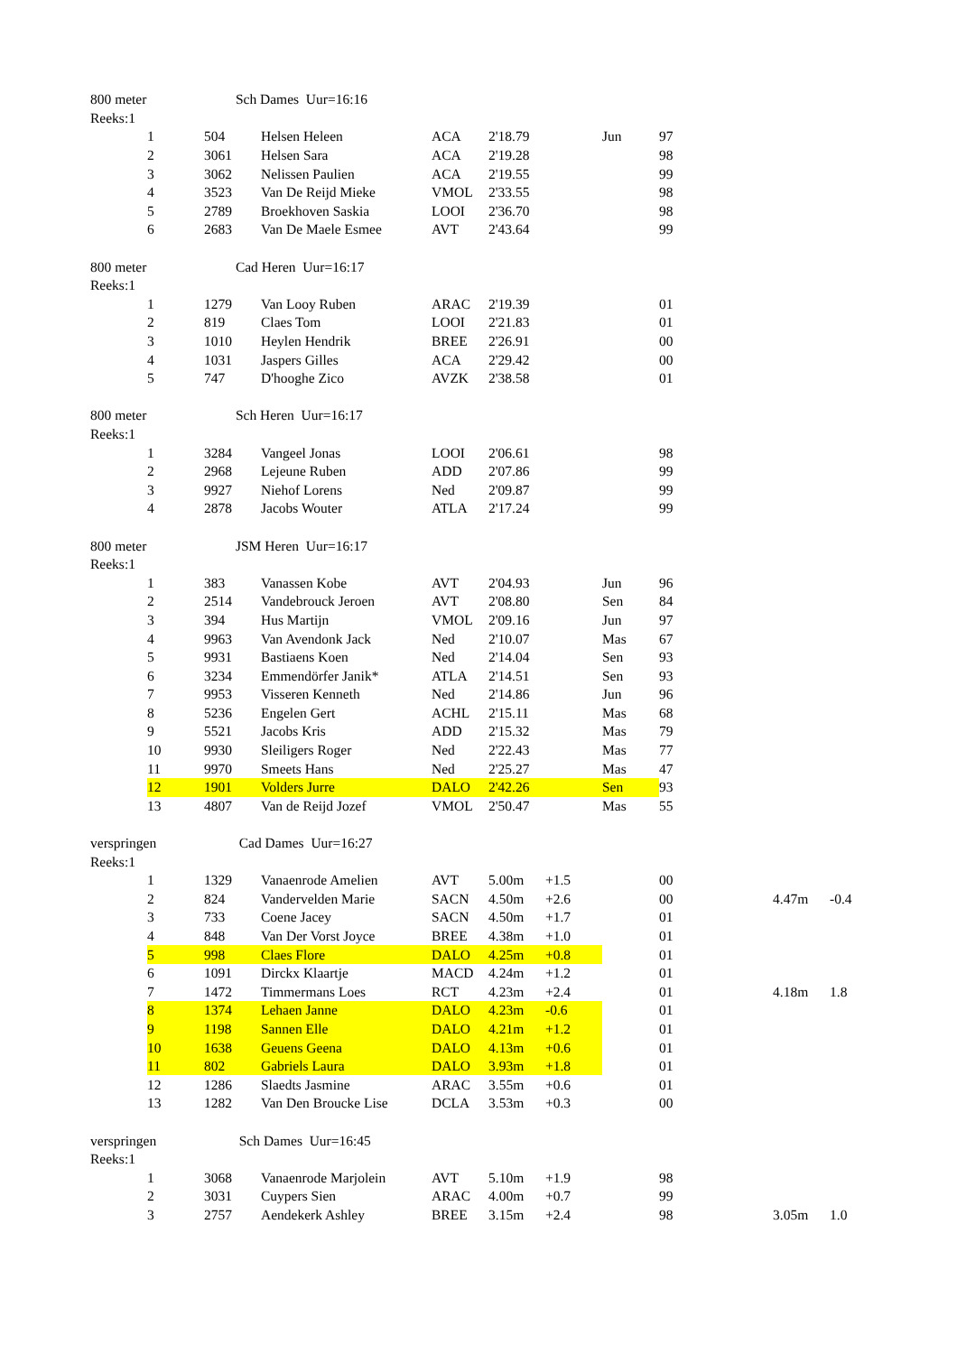| 800 meter | | Sch Dames Uur=16:16 | | | | | | | | | |
| Reeks:1 | | | | | | | | | | | |
| | 1 | 504 | Helsen Heleen | ACA | 2'18.79 | | Jun | 97 | | | |
| | 2 | 3061 | Helsen Sara | ACA | 2'19.28 | | | 98 | | | |
| | 3 | 3062 | Nelissen Paulien | ACA | 2'19.55 | | | 99 | | | |
| | 4 | 3523 | Van De Reijd Mieke | VMOL | 2'33.55 | | | 98 | | | |
| | 5 | 2789 | Broekhoven Saskia | LOOI | 2'36.70 | | | 98 | | | |
| | 6 | 2683 | Van De Maele Esmee | AVT | 2'43.64 | | | 99 | | | |
| 800 meter | | Cad Heren Uur=16:17 | | | | | | | | | |
| Reeks:1 | | | | | | | | | | | |
| | 1 | 1279 | Van Looy Ruben | ARAC | 2'19.39 | | | 01 | | | |
| | 2 | 819 | Claes Tom | LOOI | 2'21.83 | | | 01 | | | |
| | 3 | 1010 | Heylen Hendrik | BREE | 2'26.91 | | | 00 | | | |
| | 4 | 1031 | Jaspers Gilles | ACA | 2'29.42 | | | 00 | | | |
| | 5 | 747 | D'hooghe Zico | AVZK | 2'38.58 | | | 01 | | | |
| 800 meter | | Sch Heren Uur=16:17 | | | | | | | | | |
| Reeks:1 | | | | | | | | | | | |
| | 1 | 3284 | Vangeel Jonas | LOOI | 2'06.61 | | | 98 | | | |
| | 2 | 2968 | Lejeune Ruben | ADD | 2'07.86 | | | 99 | | | |
| | 3 | 9927 | Niehof Lorens | Ned | 2'09.87 | | | 99 | | | |
| | 4 | 2878 | Jacobs Wouter | ATLA | 2'17.24 | | | 99 | | | |
| 800 meter | | JSM Heren Uur=16:17 | | | | | | | | | |
| Reeks:1 | | | | | | | | | | | |
| | 1 | 383 | Vanassen Kobe | AVT | 2'04.93 | | Jun | 96 | | | |
| | 2 | 2514 | Vandebrouck Jeroen | AVT | 2'08.80 | | Sen | 84 | | | |
| | 3 | 394 | Hus Martijn | VMOL | 2'09.16 | | Jun | 97 | | | |
| | 4 | 9963 | Van Avendonk Jack | Ned | 2'10.07 | | Mas | 67 | | | |
| | 5 | 9931 | Bastiaens Koen | Ned | 2'14.04 | | Sen | 93 | | | |
| | 6 | 3234 | Emmendörfer Janik* | ATLA | 2'14.51 | | Sen | 93 | | | |
| | 7 | 9953 | Visseren Kenneth | Ned | 2'14.86 | | Jun | 96 | | | |
| | 8 | 5236 | Engelen Gert | ACHL | 2'15.11 | | Mas | 68 | | | |
| | 9 | 5521 | Jacobs Kris | ADD | 2'15.32 | | Mas | 79 | | | |
| | 10 | 9930 | Sleiligers Roger | Ned | 2'22.43 | | Mas | 77 | | | |
| | 11 | 9970 | Smeets Hans | Ned | 2'25.27 | | Mas | 47 | | | |
| | 12 | 1901 | Volders Jurre | DALO | 2'42.26 | | Sen | 93 | | | |
| | 13 | 4807 | Van de Reijd Jozef | VMOL | 2'50.47 | | Mas | 55 | | | |
| verspringen | | Cad Dames Uur=16:27 | | | | | | | | | |
| Reeks:1 | | | | | | | | | | | |
| | 1 | 1329 | Vanaenrode Amelien | AVT | 5.00m | +1.5 | | 00 | | | |
| | 2 | 824 | Vandervelden Marie | SACN | 4.50m | +2.6 | | 00 | | 4.47m | -0.4 |
| | 3 | 733 | Coene Jacey | SACN | 4.50m | +1.7 | | 01 | | | |
| | 4 | 848 | Van Der Vorst Joyce | BREE | 4.38m | +1.0 | | 01 | | | |
| | 5 | 998 | Claes Flore | DALO | 4.25m | +0.8 | | 01 | | | |
| | 6 | 1091 | Dirckx Klaartje | MACD | 4.24m | +1.2 | | 01 | | | |
| | 7 | 1472 | Timmermans Loes | RCT | 4.23m | +2.4 | | 01 | | 4.18m | 1.8 |
| | 8 | 1374 | Lehaen Janne | DALO | 4.23m | -0.6 | | 01 | | | |
| | 9 | 1198 | Sannen Elle | DALO | 4.21m | +1.2 | | 01 | | | |
| | 10 | 1638 | Geuens Geena | DALO | 4.13m | +0.6 | | 01 | | | |
| | 11 | 802 | Gabriels Laura | DALO | 3.93m | +1.8 | | 01 | | | |
| | 12 | 1286 | Slaedts Jasmine | ARAC | 3.55m | +0.6 | | 01 | | | |
| | 13 | 1282 | Van Den Broucke Lise | DCLA | 3.53m | +0.3 | | 00 | | | |
| verspringen | | Sch Dames Uur=16:45 | | | | | | | | | |
| Reeks:1 | | | | | | | | | | | |
| | 1 | 3068 | Vanaenrode Marjolein | AVT | 5.10m | +1.9 | | 98 | | | |
| | 2 | 3031 | Cuypers Sien | ARAC | 4.00m | +0.7 | | 99 | | | |
| | 3 | 2757 | Aendekerk Ashley | BREE | 3.15m | +2.4 | | 98 | | 3.05m | 1.0 |